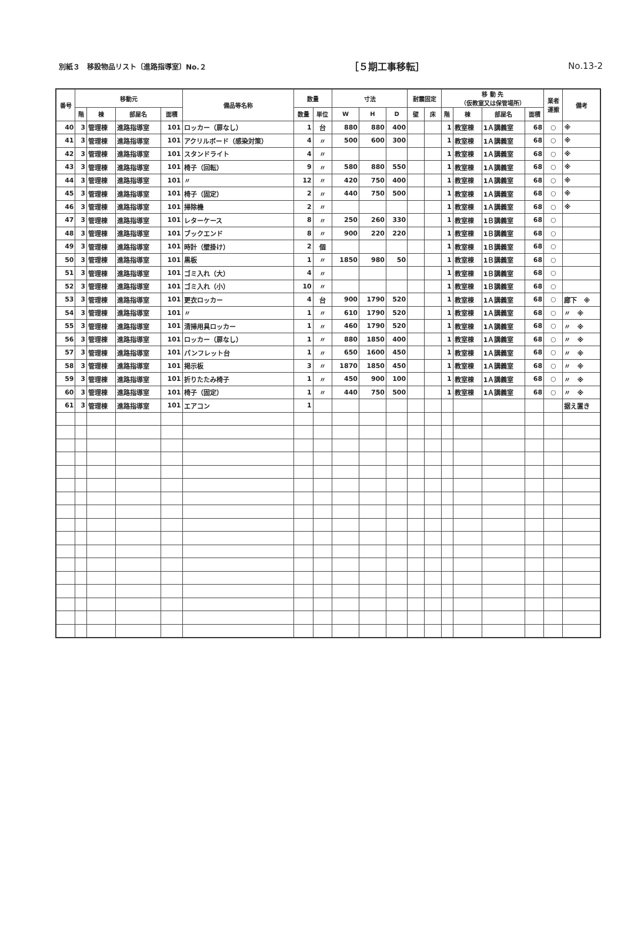別紙３　移設物品リスト〔進路指導室〕No.２ ［５期工事移転］ No.13-2
| 番号 | 移動元 | | | | 備品等名称 | 数量 | | 寸法 | | | 耐震固定 | | 移 動 先 （仮教室又は保管場所） | | | | 業者 運搬 | 備考 |
| --- | --- | --- | --- | --- | --- | --- | --- | --- | --- | --- | --- | --- | --- | --- | --- | --- | --- | --- |
| | 階 | 棟 | 部屋名 | 面積 | | 数量 | 単位 | W | H | D | 壁 | 床 | 階 | 棟 | 部屋名 | 面積 | | |
| 40 | 3 | 管理棟 | 進路指導室 | 101 | ロッカー（扉なし） | 1 | 台 | 880 | 880 | 400 | | | 1 | 教室棟 | 1Ａ講義室 | 68 | ○ | ※ |
| 41 | 3 | 管理棟 | 進路指導室 | 101 | アクリルボード（感染対策） | 4 | 〃 | 500 | 600 | 300 | | | 1 | 教室棟 | 1Ａ講義室 | 68 | ○ | ※ |
| 42 | 3 | 管理棟 | 進路指導室 | 101 | スタンドライト | 4 | 〃 | | | | | | 1 | 教室棟 | 1Ａ講義室 | 68 | ○ | ※ |
| 43 | 3 | 管理棟 | 進路指導室 | 101 | 椅子（回転） | 9 | 〃 | 580 | 880 | 550 | | | 1 | 教室棟 | 1Ａ講義室 | 68 | ○ | ※ |
| 44 | 3 | 管理棟 | 進路指導室 | 101 | 〃 | 12 | 〃 | 420 | 750 | 400 | | | 1 | 教室棟 | 1Ａ講義室 | 68 | ○ | ※ |
| 45 | 3 | 管理棟 | 進路指導室 | 101 | 椅子（固定） | 2 | 〃 | 440 | 750 | 500 | | | 1 | 教室棟 | 1Ａ講義室 | 68 | ○ | ※ |
| 46 | 3 | 管理棟 | 進路指導室 | 101 | 掃除機 | 2 | 〃 | | | | | | 1 | 教室棟 | 1Ａ講義室 | 68 | ○ | ※ |
| 47 | 3 | 管理棟 | 進路指導室 | 101 | レターケース | 8 | 〃 | 250 | 260 | 330 | | | 1 | 教室棟 | 1Ｂ講義室 | 68 | ○ | |
| 48 | 3 | 管理棟 | 進路指導室 | 101 | ブックエンド | 8 | 〃 | 900 | 220 | 220 | | | 1 | 教室棟 | 1Ｂ講義室 | 68 | ○ | |
| 49 | 3 | 管理棟 | 進路指導室 | 101 | 時計（壁掛け） | 2 | 個 | | | | | | 1 | 教室棟 | 1Ｂ講義室 | 68 | ○ | |
| 50 | 3 | 管理棟 | 進路指導室 | 101 | 黒板 | 1 | 〃 | 1850 | 980 | 50 | | | 1 | 教室棟 | 1Ｂ講義室 | 68 | ○ | |
| 51 | 3 | 管理棟 | 進路指導室 | 101 | ゴミ入れ（大） | 4 | 〃 | | | | | | 1 | 教室棟 | 1Ｂ講義室 | 68 | ○ | |
| 52 | 3 | 管理棟 | 進路指導室 | 101 | ゴミ入れ（小） | 10 | 〃 | | | | | | 1 | 教室棟 | 1Ｂ講義室 | 68 | ○ | |
| 53 | 3 | 管理棟 | 進路指導室 | 101 | 更衣ロッカー | 4 | 台 | 900 | 1790 | 520 | | | 1 | 教室棟 | 1Ａ講義室 | 68 | ○ | 廊下 ※ |
| 54 | 3 | 管理棟 | 進路指導室 | 101 | 〃 | 1 | 〃 | 610 | 1790 | 520 | | | 1 | 教室棟 | 1Ａ講義室 | 68 | ○ | 〃 ※ |
| 55 | 3 | 管理棟 | 進路指導室 | 101 | 清掃用具ロッカー | 1 | 〃 | 460 | 1790 | 520 | | | 1 | 教室棟 | 1Ａ講義室 | 68 | ○ | 〃 ※ |
| 56 | 3 | 管理棟 | 進路指導室 | 101 | ロッカー（扉なし） | 1 | 〃 | 880 | 1850 | 400 | | | 1 | 教室棟 | 1Ａ講義室 | 68 | ○ | 〃 ※ |
| 57 | 3 | 管理棟 | 進路指導室 | 101 | パンフレット台 | 1 | 〃 | 650 | 1600 | 450 | | | 1 | 教室棟 | 1Ａ講義室 | 68 | ○ | 〃 ※ |
| 58 | 3 | 管理棟 | 進路指導室 | 101 | 掲示板 | 3 | 〃 | 1870 | 1850 | 450 | | | 1 | 教室棟 | 1Ａ講義室 | 68 | ○ | 〃 ※ |
| 59 | 3 | 管理棟 | 進路指導室 | 101 | 折りたたみ椅子 | 1 | 〃 | 450 | 900 | 100 | | | 1 | 教室棟 | 1Ａ講義室 | 68 | ○ | 〃 ※ |
| 60 | 3 | 管理棟 | 進路指導室 | 101 | 椅子（固定） | 1 | 〃 | 440 | 750 | 500 | | | 1 | 教室棟 | 1Ａ講義室 | 68 | ○ | 〃 ※ |
| 61 | 3 | 管理棟 | 進路指導室 | 101 | エアコン | 1 | | | | | | | | | | | | 据え置き |